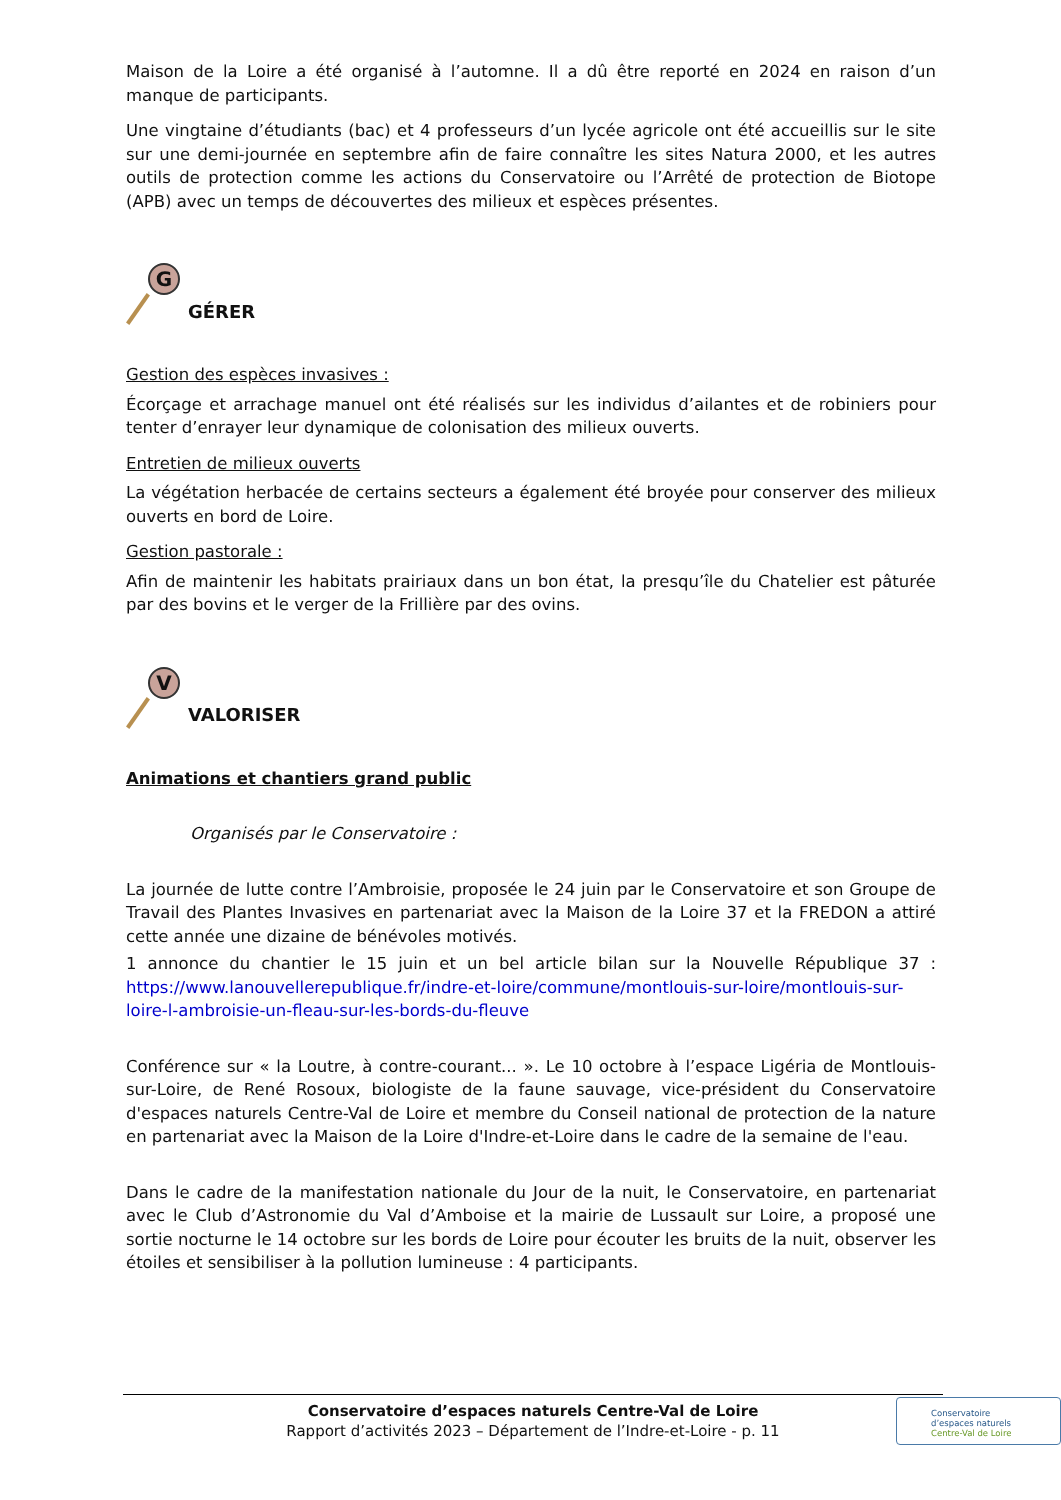Maison de la Loire a été organisé à l’automne. Il a dû être reporté en 2024 en raison d’un manque de participants.
Une vingtaine d’étudiants (bac) et 4 professeurs d’un lycée agricole ont été accueillis sur le site sur une demi-journée en septembre afin de faire connaître les sites Natura 2000, et les autres outils de protection comme les actions du Conservatoire ou l’Arrêté de protection de Biotope (APB) avec un temps de découvertes des milieux et espèces présentes.
G
GÉRER
Gestion des espèces invasives :
Écorçage et arrachage manuel ont été réalisés sur les individus d’ailantes et de robiniers pour tenter d’enrayer leur dynamique de colonisation des milieux ouverts.
Entretien de milieux ouverts
La végétation herbacée de certains secteurs a également été broyée pour conserver des milieux ouverts en bord de Loire.
Gestion pastorale :
Afin de maintenir les habitats prairiaux dans un bon état, la presqu’île du Chatelier est pâturée par des bovins et le verger de la Frillière par des ovins.
V
VALORISER
Animations et chantiers grand public
Organisés par le Conservatoire :
La journée de lutte contre l’Ambroisie, proposée le 24 juin par le Conservatoire et son Groupe de Travail des Plantes Invasives en partenariat avec la Maison de la Loire 37 et la FREDON a attiré cette année une dizaine de bénévoles motivés.
1 annonce du chantier le 15 juin et un bel article bilan sur la Nouvelle République 37 : https://www.lanouvellerepublique.fr/indre-et-loire/commune/montlouis-sur-loire/montlouis-sur-loire-l-ambroisie-un-fleau-sur-les-bords-du-fleuve
Conférence sur « la Loutre, à contre-courant... ». Le 10 octobre à l’espace Ligéria de Montlouis-sur-Loire, de René Rosoux, biologiste de la faune sauvage, vice-président du Conservatoire d'espaces naturels Centre-Val de Loire et membre du Conseil national de protection de la nature en partenariat avec la Maison de la Loire d'Indre-et-Loire dans le cadre de la semaine de l'eau.
Dans le cadre de la manifestation nationale du Jour de la nuit, le Conservatoire, en partenariat avec le Club d’Astronomie du Val d’Amboise et la mairie de Lussault sur Loire, a proposé une sortie nocturne le 14 octobre sur les bords de Loire pour écouter les bruits de la nuit, observer les étoiles et sensibiliser à la pollution lumineuse : 4 participants.
Conservatoire d’espaces naturels Centre-Val de Loire
Rapport d’activités 2023 – Département de l’Indre-et-Loire - p. 11
Conservatoire
d’espaces naturels
Centre-Val de Loire